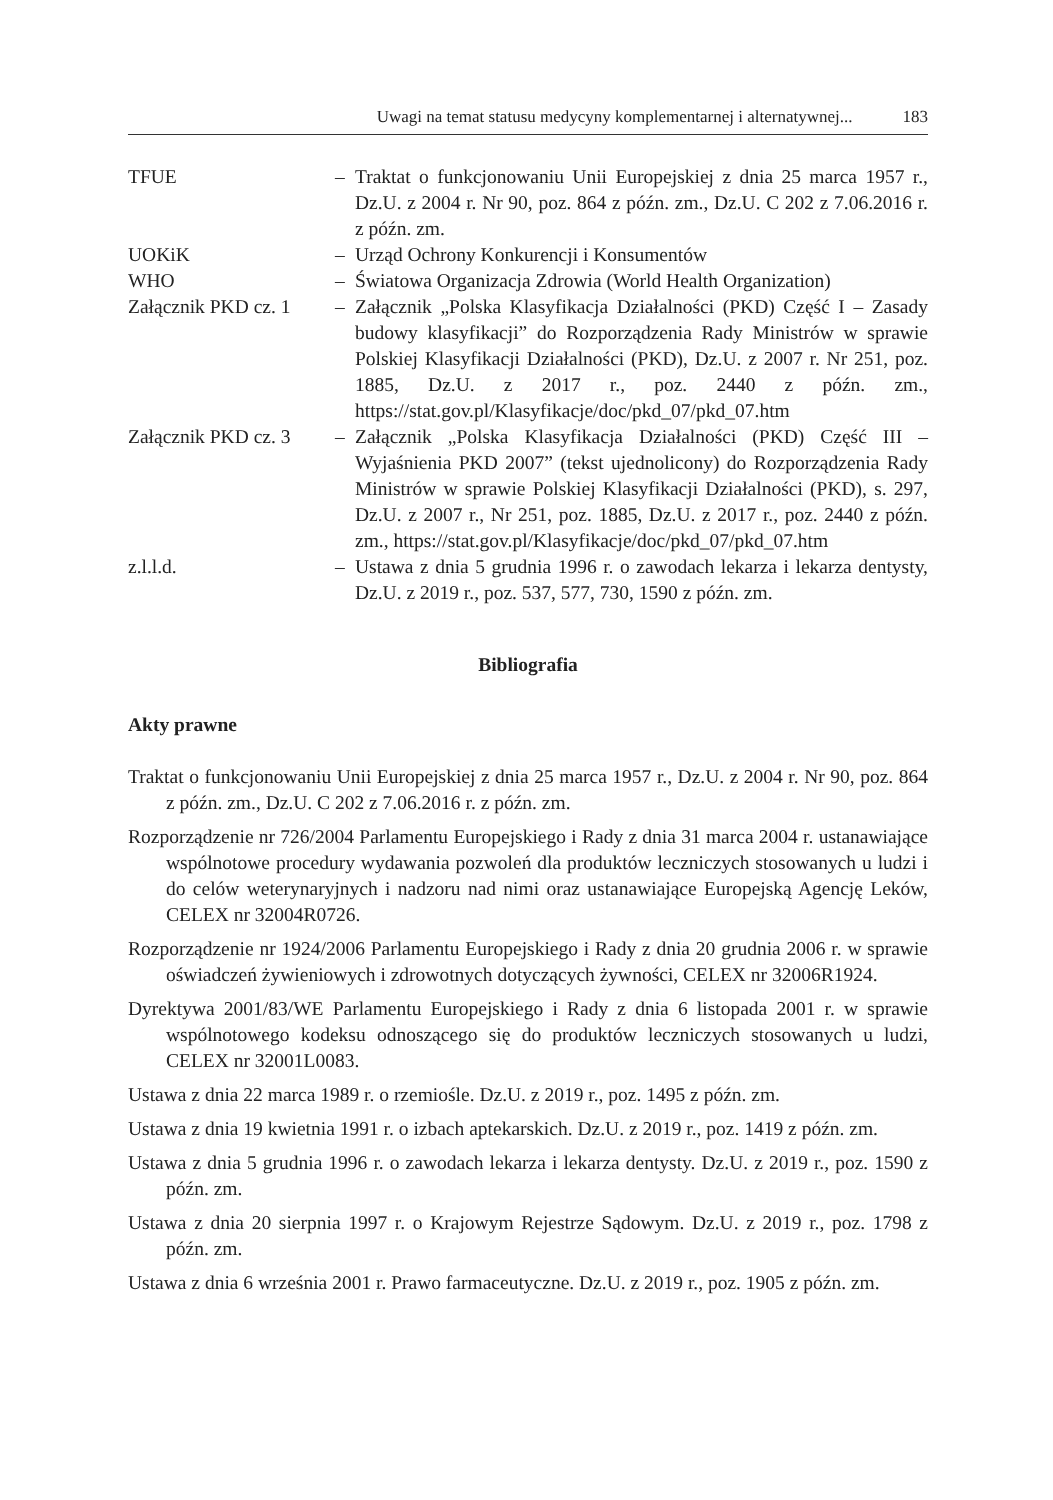Uwagi na temat statusu medycyny komplementarnej i alternatywnej... 183
TFUE – Traktat o funkcjonowaniu Unii Europejskiej z dnia 25 marca 1957 r., Dz.U. z 2004 r. Nr 90, poz. 864 z późn. zm., Dz.U. C 202 z 7.06.2016 r. z późn. zm.
UOKiK – Urząd Ochrony Konkurencji i Konsumentów
WHO – Światowa Organizacja Zdrowia (World Health Organization)
Załącznik PKD cz. 1
– Załącznik „Polska Klasyfikacja Działalności (PKD) Część I – Zasady budowy klasyfikacji” do Rozporządzenia Rady Ministrów w sprawie Polskiej Klasyfikacji Działalności (PKD), Dz.U. z 2007 r. Nr 251, poz. 1885, Dz.U. z 2017 r., poz. 2440 z późn. zm., https://stat.gov.pl/Klasyfikacje/doc/pkd_07/pkd_07.htm
Załącznik PKD cz. 3
– Załącznik „Polska Klasyfikacja Działalności (PKD) Część III – Wyjaśnienia PKD 2007” (tekst ujednolicony) do Rozporządzenia Rady Ministrów w sprawie Polskiej Klasyfikacji Działalności (PKD), s. 297, Dz.U. z 2007 r., Nr 251, poz. 1885, Dz.U. z 2017 r., poz. 2440 z późn. zm., https://stat.gov.pl/Klasyfikacje/doc/pkd_07/pkd_07.htm
z.l.l.d. – Ustawa z dnia 5 grudnia 1996 r. o zawodach lekarza i lekarza dentysty, Dz.U. z 2019 r., poz. 537, 577, 730, 1590 z późn. zm.
Bibliografia
Akty prawne
Traktat o funkcjonowaniu Unii Europejskiej z dnia 25 marca 1957 r., Dz.U. z 2004 r. Nr 90, poz. 864 z późn. zm., Dz.U. C 202 z 7.06.2016 r. z późn. zm.
Rozporządzenie nr 726/2004 Parlamentu Europejskiego i Rady z dnia 31 marca 2004 r. ustanawiające wspólnotowe procedury wydawania pozwoleń dla produktów leczniczych stosowanych u ludzi i do celów weterynaryjnych i nadzoru nad nimi oraz ustanawiające Europejską Agencję Leków, CELEX nr 32004R0726.
Rozporządzenie nr 1924/2006 Parlamentu Europejskiego i Rady z dnia 20 grudnia 2006 r. w sprawie oświadczeń żywieniowych i zdrowotnych dotyczących żywności, CELEX nr 32006R1924.
Dyrektywa 2001/83/WE Parlamentu Europejskiego i Rady z dnia 6 listopada 2001 r. w sprawie wspólnotowego kodeksu odnoszącego się do produktów leczniczych stosowanych u ludzi, CELEX nr 32001L0083.
Ustawa z dnia 22 marca 1989 r. o rzemiośle. Dz.U. z 2019 r., poz. 1495 z późn. zm.
Ustawa z dnia 19 kwietnia 1991 r. o izbach aptekarskich. Dz.U. z 2019 r., poz. 1419 z późn. zm.
Ustawa z dnia 5 grudnia 1996 r. o zawodach lekarza i lekarza dentysty. Dz.U. z 2019 r., poz. 1590 z późn. zm.
Ustawa z dnia 20 sierpnia 1997 r. o Krajowym Rejestrze Sądowym. Dz.U. z 2019 r., poz. 1798 z późn. zm.
Ustawa z dnia 6 września 2001 r. Prawo farmaceutyczne. Dz.U. z 2019 r., poz. 1905 z późn. zm.